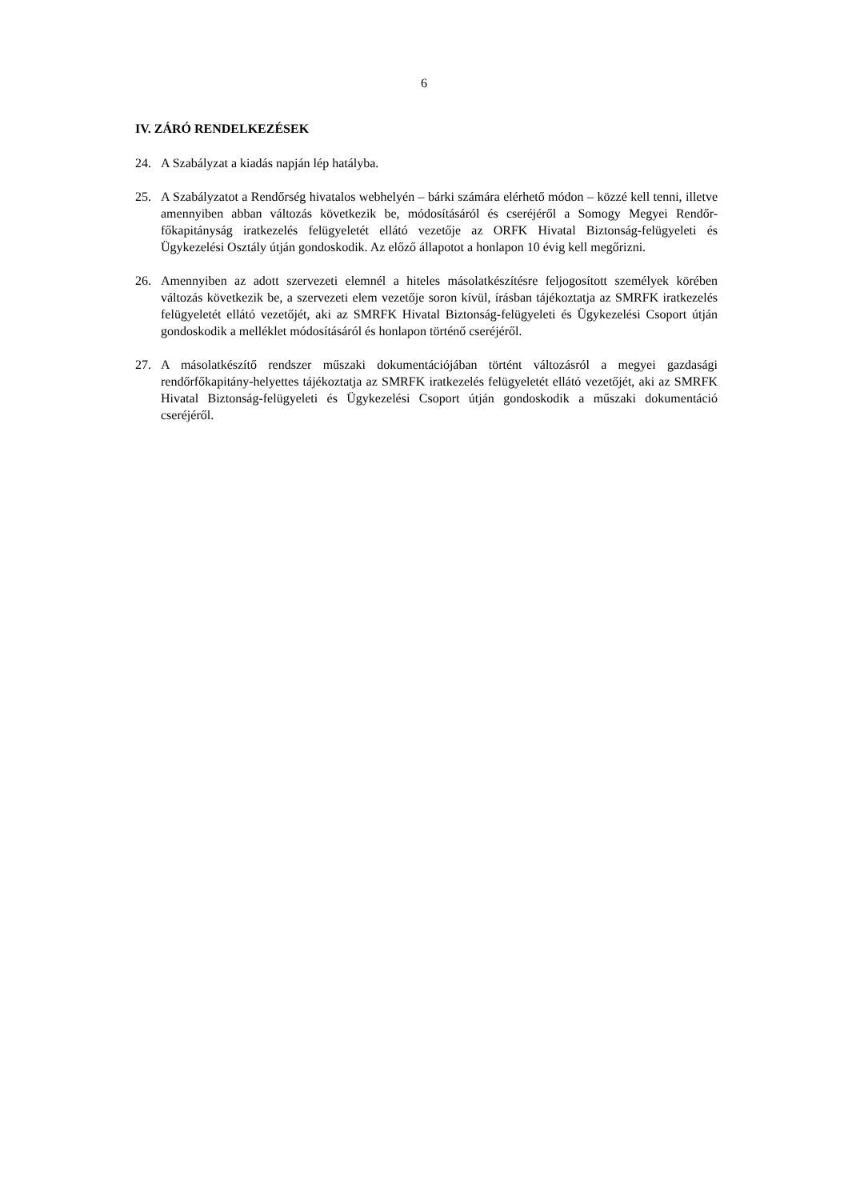6
IV. ZÁRÓ RENDELKEZÉSEK
24. A Szabályzat a kiadás napján lép hatályba.
25. A Szabályzatot a Rendőrség hivatalos webhelyén – bárki számára elérhető módon – közzé kell tenni, illetve amennyiben abban változás következik be, módosításáról és cseréjéről a Somogy Megyei Rendőr-főkapitányság iratkezelés felügyeletét ellátó vezetője az ORFK Hivatal Biztonság-felügyeleti és Ügykezelési Osztály útján gondoskodik. Az előző állapotot a honlapon 10 évig kell megőrizni.
26. Amennyiben az adott szervezeti elemnél a hiteles másolatkészítésre feljogosított személyek körében változás következik be, a szervezeti elem vezetője soron kívül, írásban tájékoztatja az SMRFK iratkezelés felügyeletét ellátó vezetőjét, aki az SMRFK Hivatal Biztonság-felügyeleti és Ügykezelési Csoport útján gondoskodik a melléklet módosításáról és honlapon történő cseréjéről.
27. A másolatkészítő rendszer műszaki dokumentációjában történt változásról a megyei gazdasági rendőrfőkapitány-helyettes tájékoztatja az SMRFK iratkezelés felügyeletét ellátó vezetőjét, aki az SMRFK Hivatal Biztonság-felügyeleti és Ügykezelési Csoport útján gondoskodik a műszaki dokumentáció cseréjéről.